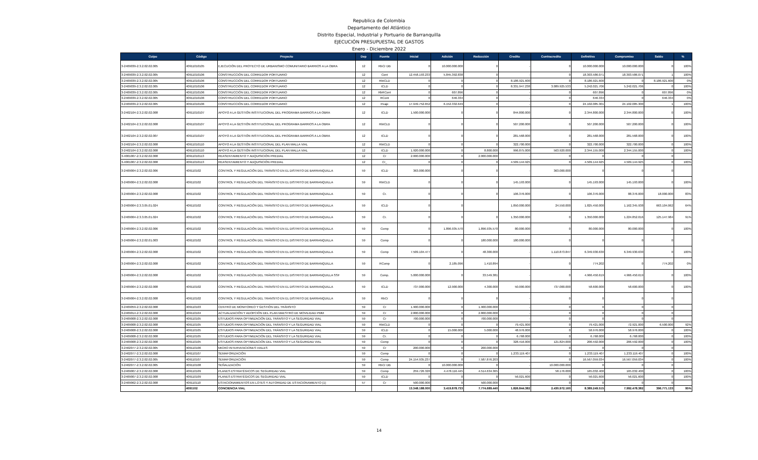Republica de Colombia
Departamento del Atlántico
Distrito Especial, Industrial y Portuario de Barranquilla
EJECUCIÓN PRESUPUESTAL DE GASTOS
Enero - Diciembre 2022
| Cuipo | Código | Proyecto | Dep | Fuente | Inicial | Adición | Reducción | Credito | Contracredito | Definitivo | Compromiso | Saldo | % |
| --- | --- | --- | --- | --- | --- | --- | --- | --- | --- | --- | --- | --- | --- |
| 3-2409039-2.3.2.02.02.005 | 40911010105 | EJECUCIÓN DEL PROYECTO DE URBANISMO COMUNITARIO BARRIOS A LA OBRA | 12 | RbCr DB | 0 | 10.000.000.000 | 0 | - | 0 | 10.000.000.000 | 10.000.000.000 | 0 | 100% |
| 3-2409039-2.3.2.02.02.005 | 40911010106 | CONSTRUCCIÓN DEL CORREDOR PORTUARIO | 12 | Cont | 12.458.193.233 | 5.845.392.838 | 0 | - | 0 | 18.303.586.071 | 18.303.586.071 | 1 | 100% |
| 3-2409039-2.3.2.02.02.005 | 40911010106 | CONSTRUCCIÓN DEL CORREDOR PORTUARIO | 12 | RbICLD | 0 | 0 | 0 | 8.186.921.600 | 0 | 8.186.921.600 | 0 | 8.186.921.600 | 0% |
| 3-2409039-2.3.2.02.02.005 | 40911010106 | CONSTRUCCIÓN DEL CORREDOR PORTUARIO | 12 | ICLD | 0 | 0 | 0 | 8.331.947.238 | 3.089.925.533 | 5.242.021.706 | 5.242.021.706 | 0 | 100% |
| 3-2409039-2.3.2.02.02.005 | 40911010106 | CONSTRUCCIÓN DEL CORREDOR PORTUARIO | 12 | RbRCont | 0 | 607.896 | 0 | - | 0 | 607.896 | 0 | 607.896 | 0% |
| 3-2409039-2.3.2.02.02.005 | 40911010106 | CONSTRUCCIÓN DEL CORREDOR PORTUARIO | 12 | RCont | 0 | 646.334 | 0 | - | 0 | 646.334 | 0 | 646.334 | 0% |
| 3-2409039-2.3.2.02.02.005 | 40911010106 | CONSTRUCCIÓN DEL CORREDOR PORTUARIO | 12 | Peaje | 17.949.752.652 | 6.152.332.649 | 0 | - | 0 | 24.102.085.301 | 24.102.085.300 | 1 | 100% |
| 3-2402104-2.3.2.02.02.008 | 40911010107 | APOYO A LA GESTIÓN INSTITUCIONAL DEL PROGRAMA BARRIOS A LA OBRA | 12 | ICLD | 1.500.000.000 | 0 | 0 | 844.800.000 | 0 | 2.344.800.000 | 2.344.800.000 | 0 | 100% |
| 3-2402104-2.3.2.02.02.008 | 40911010107 | APOYO A LA GESTIÓN INSTITUCIONAL DEL PROGRAMA BARRIOS A LA OBRA | 12 | RbICLD | 0 | 0 | 0 | 507.200.000 | 0 | 507.200.000 | 507.200.000 | 0 | 100% |
| 3-2402104-2.3.2.02.02.007 | 40911010107 | APOYO A LA GESTIÓN INSTITUCIONAL DEL PROGRAMA BARRIOS A LA OBRA | 12 | ICLD | 0 | 0 | 0 | 281.568.000 | 0 | 281.568.000 | 281.568.000 | 0 | 100% |
| 3-2402104-2.3.2.02.02.008 | 40911010110 | APOYO A LA GESTIÓN INSTITUCIONAL DEL PLAN MALLA VIAL | 12 | RbICLD | 0 | 0 | 0 | 322.700.000 | 0 | 322.700.000 | 322.700.000 | 0 | 100% |
| 3-2402104-2.3.2.02.02.008 | 40911010110 | APOYO A LA GESTIÓN INSTITUCIONAL DEL PLAN MALLA VIAL | 12 | ICLD | 1.920.000.000 | 0 | 8.800.000 | 996.875.000 | 563.920.000 | 2.344.155.000 | 2.344.155.000 | 0 | 100% |
| 3-4001007-2.3.2.02.02.008 | 40911010113 | REASENTAMIENTO Y ADQUISICIÓN PREDIAL | 12 | Cr | 2.000.000.000 | 0 | 2.000.000.000 | - | 0 | 0 | 0 | 0 | |
| 3-4001007-2.3.2.02.02.008 | 40911010113 | REASENTAMIENTO Y ADQUISICIÓN PREDIAL | 12 | Cr_ | 0 | 0 | 0 | 4.509.144.925 | 0 | 4.509.144.925 | 4.509.144.925 | 0 | 100% |
| 3-2409004-2.3.2.02.02.006 | 409110102 | CONTROL Y REGULACIÓN DEL TRÁNSITO EN EL DISTRITO DE BARRANQUILLA | 59 | ICLD | 363.000.000 | 0 | 0 | - | 363.000.000 | 0 | 0 | 0 | |
| 3-2409004-2.3.2.02.02.008 | 409110102 | CONTROL Y REGULACIÓN DEL TRÁNSITO EN EL DISTRITO DE BARRANQUILLA | 59 | RbICLD | 0 | 0 | 0 | 145.193.000 | 0 | 145.193.000 | 145.193.000 | 0 | 100% |
| 3-2409004-2.3.2.02.02.008 | 409110102 | CONTROL Y REGULACIÓN DEL TRÁNSITO EN EL DISTRITO DE BARRANQUILLA | 59 | Cr. | 0 | 0 | 0 | 106.376.000 | 0 | 106.376.000 | 88.376.000 | 18.000.000 | 83% |
| 3-2409004-2.3.3.05.01.024 | 409110102 | CONTROL Y REGULACIÓN DEL TRÁNSITO EN EL DISTRITO DE BARRANQUILLA | 59 | ICLD | 0 | 0 | | 1.850.000.000 | 24.550.000 | 1.825.450.000 | 1.162.345.938 | 663.104.062 | 64% |
| 3-2409004-2.3.3.05.01.024 | 409110102 | CONTROL Y REGULACIÓN DEL TRÁNSITO EN EL DISTRITO DE BARRANQUILLA | 59 | Cr. | 0 | 0 | 0 | 1.350.000.000 | 0 | 1.350.000.000 | 1.224.852.016 | 125.147.984 | 91% |
| 3-2409004-2.3.2.02.02.006 | 409110102 | CONTROL Y REGULACIÓN DEL TRÁNSITO EN EL DISTRITO DE BARRANQUILLA | 59 | Comp | 0 | 1.896.935.570 | 1.896.935.570 | 80.000.000 | 0 | 80.000.000 | 80.000.000 | 0 | 100% |
| 3-2409004-2.3.2.02.01.003 | 409110102 | CONTROL Y REGULACIÓN DEL TRÁNSITO EN EL DISTRITO DE BARRANQUILLA | 59 | Comp | 0 | 0 | 180.000.000 | 180.000.000 | 0 | 0 | 0 | 0 | |
| 3-2409004-2.3.2.02.02.008 | 409110102 | CONTROL Y REGULACIÓN DEL TRÁNSITO EN EL DISTRITO DE BARRANQUILLA | 59 | Comp | 7.509.104.477 | 0 | 48.300.000 | - | 1.110.873.847 | 6.349.930.630 | 6.349.930.630 | 0 | 100% |
| 3-2409004-2.3.2.02.02.008 | 409110102 | CONTROL Y REGULACIÓN DEL TRÁNSITO EN EL DISTRITO DE BARRANQUILLA | 59 | RComp | 0 | 2.185.096 | 1.410.894 | - | 0 | 774.202 | 0 | 774.202 | 0% |
| 3-2409004-2.3.2.02.02.008 | 409110102 | CONTROL Y REGULACIÓN DEL TRÁNSITO EN EL DISTRITO DE BARRANQUILLA SSF | 59 | Comp. | 5.000.000.000 | 0 | 33.549.381 | - | 0 | 4.966.450.619 | 4.966.450.619 | 0 | 100% |
| 3-2409004-2.3.2.02.02.008 | 409110102 | CONTROL Y REGULACIÓN DEL TRÁNSITO EN EL DISTRITO DE BARRANQUILLA | 59 | ICLD | 737.000.000 | 12.900.000 | 4.300.000 | 50.000.000 | 737.000.000 | 58.600.000 | 58.600.000 | 0 | 100% |
| 3-2409004-2.3.2.02.02.008 | 409110102 | CONTROL Y REGULACIÓN DEL TRANSITO EN EL DISTRITO DE BARRANQUILLA | 59 | RbCr | 0 | 0 | 0 | - | 0 | 0 | 0 | 0 | |
| 3-2409059-2.3.2.02.02.008 | 409110103 | CENTRO DE MONITOREO Y GESTIÓN DEL TRÁNSITO | 59 | Cr | 1.900.000.000 | 0 | 1.900.000.000 | - | 0 | 0 | 0 | 0 | |
| 3-2409014-2.3.2.02.02.008 | 409110104 | ACTUALIZACIÓN Y ADOPCIÓN DEL PLAN MAESTRO DE MOVILIDAD PMM | 59 | Cr | 2.800.000.000 | 0 | 2.800.000.000 | - | 0 | 0 | 0 | 0 | |
| 3-2409008-2.3.2.02.02.008 | 409110105 | ESTUDIOS PARA OPTIMIZACIÓN DEL TRÁNSITO Y LA SEGURIDAD VIAL | 59 | Cr | 700.000.000 | 0 | 700.000.000 | - | 0 | 0 | 0 | 0 | |
| 3-2409008-2.3.2.02.02.008 | 409110105 | ESTUDIOS PARA OPTIMIZACIÓN DEL TRÁNSITO Y LA SEGURIDAD VIAL | 59 | RbICLD | 0 | 0 | 0 | 79.421.000 | 0 | 79.421.000 | 72.921.000 | 6.500.000 | 92% |
| 3-2409008-2.3.2.02.02.008 | 409110105 | ESTUDIOS PARA OPTIMIZACIÓN DEL TRÁNSITO Y LA SEGURIDAD VIAL | 59 | ICLD | 0 | 15.000.000 | 5.000.000 | 48.976.000 | 0 | 58.976.000 | 58.976.000 | 0 | 100% |
| 3-2409008-2.3.2.02.02.008 | 409110105 | ESTUDIOS PARA OPTIMIZACIÓN DEL TRÁNSITO Y LA SEGURIDAD VIAL | 59 | Cr. | 0 | 0 | 0 | 6.768.000 | 0 | 6.768.000 | 6.768.000 | 0 | 100% |
| 3-2409008-2.3.2.02.02.008 | 409110105 | ESTUDIOS PARA OPTIMIZACIÓN DEL TRANSITO Y LA SEGURIDAD VIAL | 59 | Comp | 0 | 0 | 0 | 328.416.000 | 121.824.000 | 206.592.000 | 206.592.000 | 0 | 100% |
| 3-2402077-2.3.2.02.02.005 | 409110106 | MICRO INTERVENCIONES VIALES | 59 | Cr | 200.000.000 | 0 | 200.000.000 | - | 0 | 0 | 0 | 0 | |
| 3-2402077-2.3.2.02.02.008 | 409110107 | SEMAFORIZACIÓN | 59 | Comp | 0 | 0 | 0 | 1.233.119.407 | 0 | 1.233.119.407 | 1.233.119.407 | 0 | 100% |
| 3-2402077-2.3.2.02.02.005 | 409110107 | SEMAFORIZACIÓN | 59 | Comp | 24.154.935.237 | 0 | 7.587.876.203 | - | 0 | 16.567.059.034 | 16.567.059.034 | 0 | 100% |
| 3-2402077-2.3.2.02.02.005 | 409110108 | SEÑALIZACIÓN | 59 | RbCr DB | 0 | 10.000.000.000 | 0 | - | 10.000.000.000 | 0 | 0 | 0 | |
| 3-2409007-2.3.2.02.02.008 | 409110109 | PLANES ESTRATÉGICOS DE SEGURIDAD VIAL | 59 | Comp | 259.726.320 | 4.478.116.445 | 4.514.634.365 | - | 58.176.000 | 165.032.400 | 165.032.400 | 0 | 100% |
| 3-2409007-2.3.2.02.02.008 | 409110109 | PLANES ESTRATÉGICOS DE SEGURIDAD VIAL | 59 | ICLD | 0 | 0 | 0 | 56.021.600 | 0 | 56.021.600 | 56.021.600 | 0 | 100% |
| 3-2409062-2.3.2.02.02.008 | 409110110 | ESTACIONAMIENTOS EN LOTES Y AUTORIDAD DE ESTACIONAMIENTO (1) | 57 | Cr | 500.000.000 | 0 | 500.000.000 | - | 0 | 0 | 0 | 0 | |
| | 4091102 | CONCIENCIA VIAL | | | 13.348.188.000 | 3.419.878.733 | 7.774.689.440 | 1.826.844.382 | 2.430.972.160 | 8.389.249.515 | 7.992.478.382 | 396.771.133 | 95% |
14